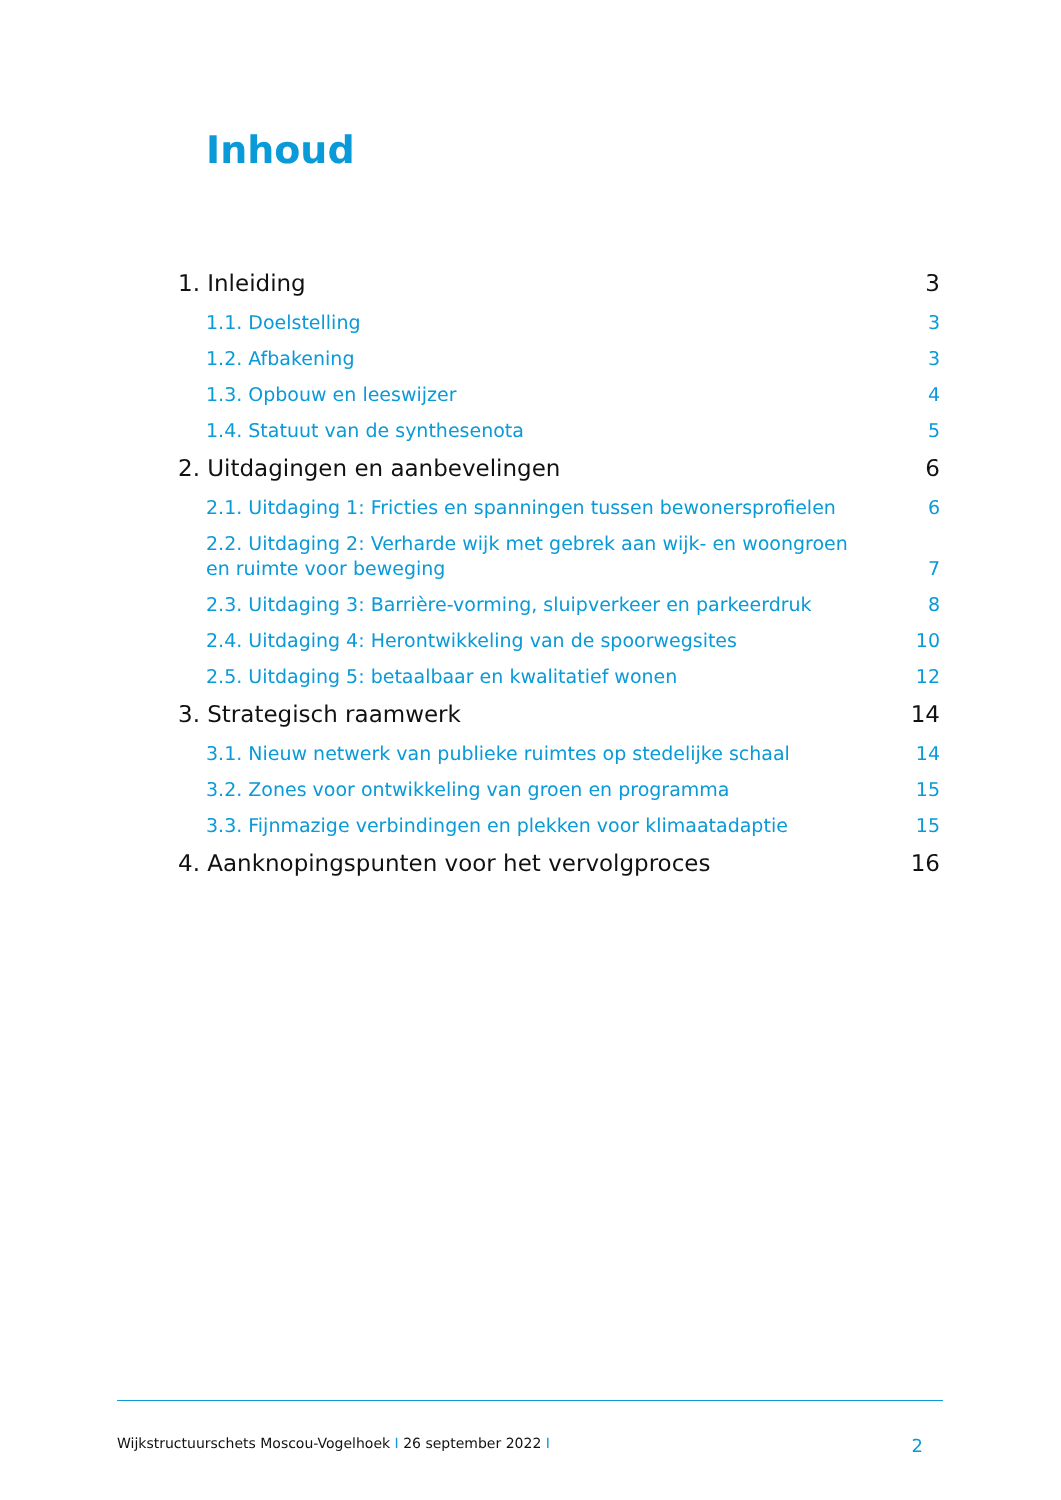Inhoud
1. Inleiding 3
1.1. Doelstelling 3
1.2. Afbakening 3
1.3. Opbouw en leeswijzer 4
1.4. Statuut van de synthesenota 5
2. Uitdagingen en aanbevelingen 6
2.1. Uitdaging 1: Fricties en spanningen tussen bewonersprofielen 6
2.2. Uitdaging 2: Verharde wijk met gebrek aan wijk- en woongroen en ruimte voor beweging 7
2.3. Uitdaging 3: Barrière-vorming, sluipverkeer en parkeerdruk 8
2.4. Uitdaging 4: Herontwikkeling van de spoorwegsites 10
2.5. Uitdaging 5: betaalbaar en kwalitatief wonen 12
3. Strategisch raamwerk 14
3.1. Nieuw netwerk van publieke ruimtes op stedelijke schaal 14
3.2. Zones voor ontwikkeling van groen en programma 15
3.3. Fijnmazige verbindingen en plekken voor klimaatadaptie 15
4. Aanknopingspunten voor het vervolgproces 16
Wijkstructuurschets Moscou-Vogelhoek I 26 september 2022 I 2